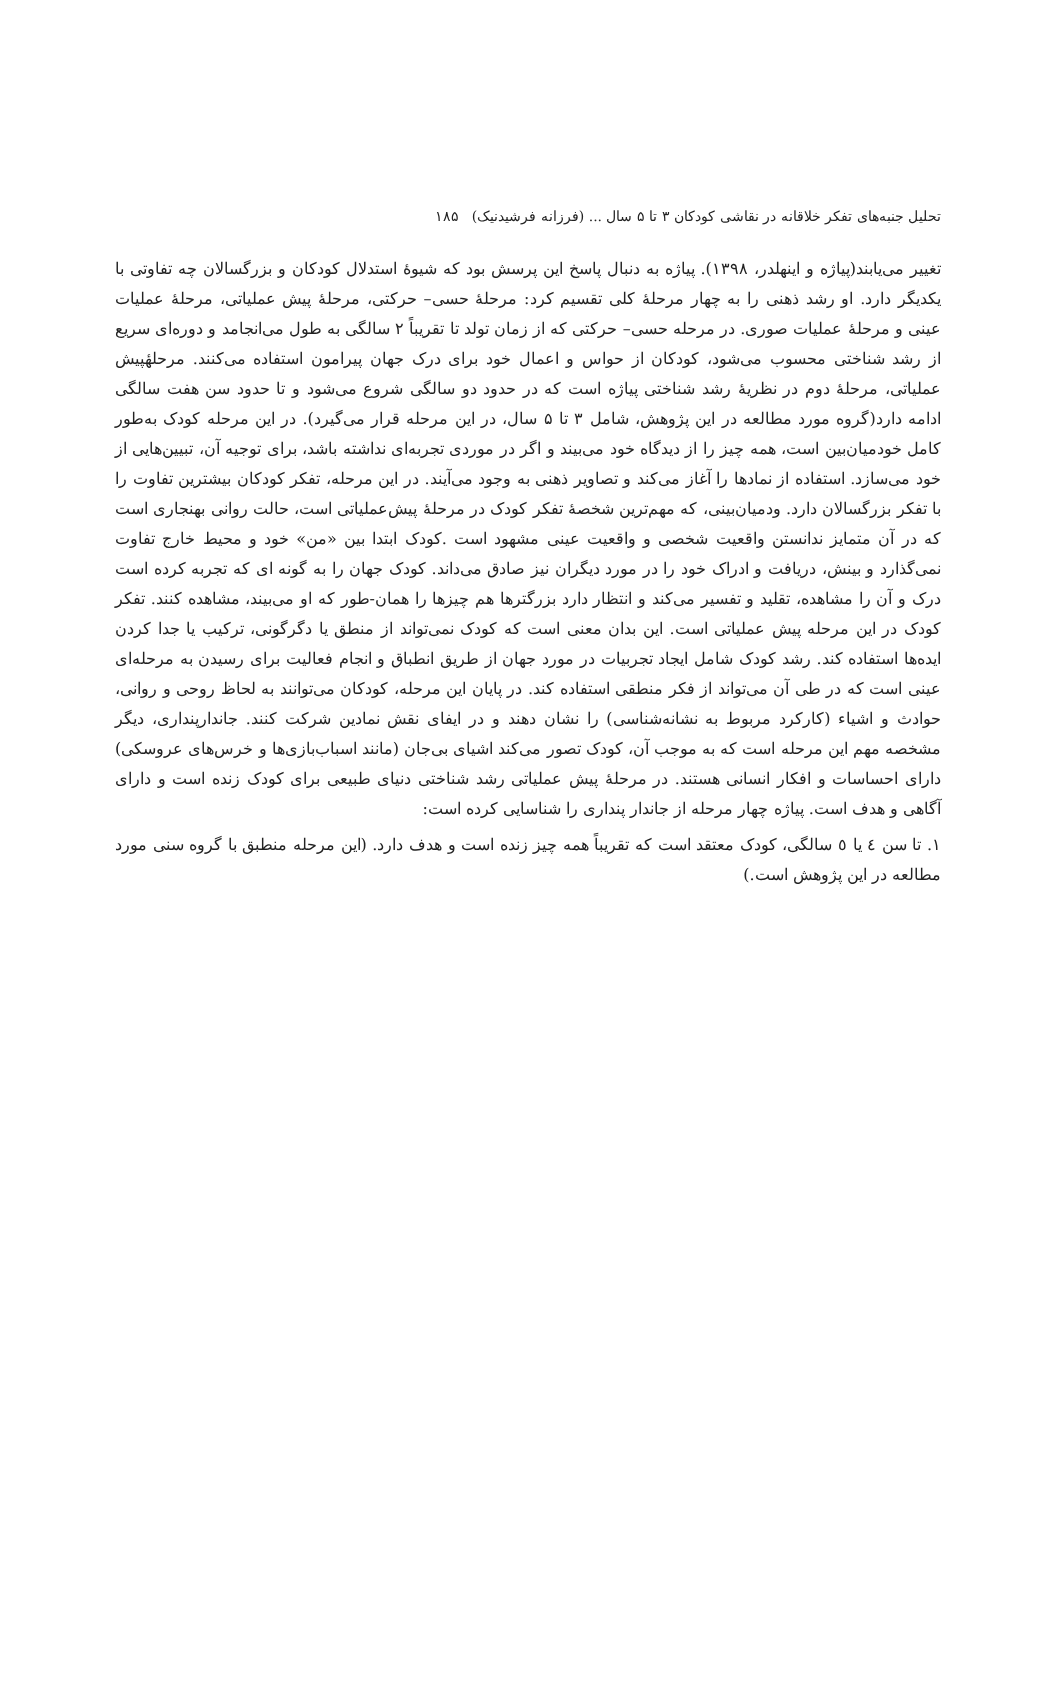تحلیل جنبه‌های تفکر خلاقانه در نقاشی کودکان ۳ تا ۵ سال ... (فرزانه فرشیدنیک) ۱۸۵
تغییر می‌یابند(پیاژه و اینهلدر، ۱۳۹۸). پیاژه به دنبال پاسخ این پرسش بود که شیوهٔ استدلال کودکان و بزرگسالان چه تفاوتی با یکدیگر دارد. او رشد ذهنی را به چهار مرحلهٔ کلی تقسیم کرد: مرحلهٔ حسی– حرکتی، مرحلهٔ پیش عملیاتی، مرحلهٔ عملیات عینی و مرحلهٔ عملیات صوری. در مرحله حسی– حرکتی که از زمان تولد تا تقریباً ۲ سالگی به طول می‌انجامد و دوره‌ای سریع از رشد شناختی محسوب می‌شود، کودکان از حواس و اعمال خود برای درک جهان پیرامون استفاده می‌کنند. مرحلهٔپیش عملیاتی، مرحلهٔ دوم در نظریهٔ رشد شناختی پیاژه است که در حدود دو سالگی شروع می‌شود و تا حدود سن هفت سالگی ادامه دارد(گروه مورد مطالعه در این پژوهش، شامل ۳ تا ۵ سال، در این مرحله قرار می‌گیرد). در این مرحله کودک به‌طور کامل خودمیان‌بین است، همه چیز را از دیدگاه خود می‌بیند و اگر در موردی تجربه‌ای نداشته باشد، برای توجیه آن، تبیین‌هایی از خود می‌سازد. استفاده از نمادها را آغاز می‌کند و تصاویر ذهنی به وجود می‌آیند. در این مرحله، تفکر کودکان بیشترین تفاوت را با تفکر بزرگسالان دارد. ودمیان‌بینی، که مهم‌ترین شخصهٔ تفکر کودک در مرحلهٔ پیش‌عملیاتی است، حالت روانی بهنجاری است که در آن متمایز ندانستن واقعیت شخصی و واقعیت عینی مشهود است .کودک ابتدا بین «من» خود و محیط خارج تفاوت نمی‌گذارد و بینش، دریافت و ادراک خود را در مورد دیگران نیز صادق می‌داند. کودک جهان را به گونه ای که تجربه کرده است درک و آن را مشاهده، تقلید و تفسیر می‌کند و انتظار دارد بزرگترها هم چیزها را همان-طور که او می‌بیند، مشاهده کنند. تفکر کودک در این مرحله پیش عملیاتی است. این بدان معنی است که کودک نمی‌تواند از منطق یا دگرگونی، ترکیب یا جدا کردن ایده‌ها استفاده کند. رشد کودک شامل ایجاد تجربیات در مورد جهان از طریق انطباق و انجام فعالیت برای رسیدن به مرحله‌ای عینی است که در طی آن می‌تواند از فکر منطقی استفاده کند. در پایان این مرحله، کودکان می‌توانند به لحاظ روحی و روانی، حوادث و اشیاء (کارکرد مربوط به نشانه‌شناسی) را نشان دهند و در ایفای نقش نمادین شرکت کنند. جاندارپنداری، دیگر مشخصه مهم این مرحله است که به موجب آن، کودک تصور می‌کند اشیای بی‌جان (مانند اسباب‌بازی‌ها و خرس‌های عروسکی) دارای احساسات و افکار انسانی هستند. در مرحلهٔ پیش عملیاتی رشد شناختی دنیای طبیعی برای کودک زنده است و دارای آگاهی و هدف است. پیاژه چهار مرحله از جاندار پنداری را شناسایی کرده است:
۱. تا سن ٤ یا ٥ سالگی، کودک معتقد است که تقریباً همه چیز زنده است و هدف دارد. (این مرحله منطبق با گروه سنی مورد مطالعه در این پژوهش است.)